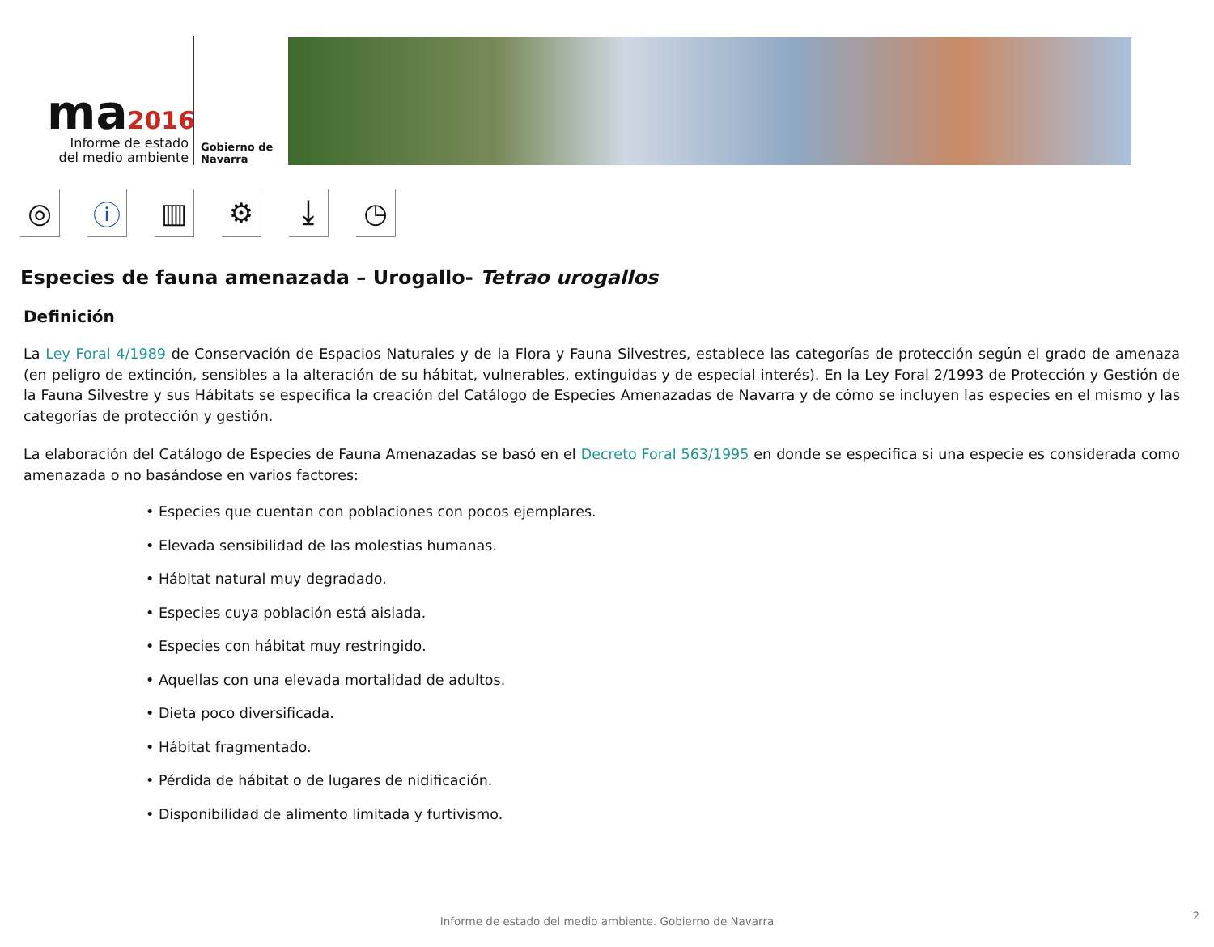ma2016
Informe de estado
del medio ambiente
Gobierno de Navarra
◎ ⓘ ▥ ⚙ ⤓ ◷
Especies de fauna amenazada – Urogallo- Tetrao urogallos
Definición
La Ley Foral 4/1989 de Conservación de Espacios Naturales y de la Flora y Fauna Silvestres, establece las categorías de protección según el grado de amenaza (en peligro de extinción, sensibles a la alteración de su hábitat, vulnerables, extinguidas y de especial interés). En la Ley Foral 2/1993 de Protección y Gestión de la Fauna Silvestre y sus Hábitats se especifica la creación del Catálogo de Especies Amenazadas de Navarra y de cómo se incluyen las especies en el mismo y las categorías de protección y gestión.
La elaboración del Catálogo de Especies de Fauna Amenazadas se basó en el Decreto Foral 563/1995 en donde se especifica si una especie es considerada como amenazada o no basándose en varios factores:
• Especies que cuentan con poblaciones con pocos ejemplares.
• Elevada sensibilidad de las molestias humanas.
• Hábitat natural muy degradado.
• Especies cuya población está aislada.
• Especies con hábitat muy restringido.
• Aquellas con una elevada mortalidad de adultos.
• Dieta poco diversificada.
• Hábitat fragmentado.
• Pérdida de hábitat o de lugares de nidificación.
• Disponibilidad de alimento limitada y furtivismo.
Informe de estado del medio ambiente. Gobierno de Navarra 2